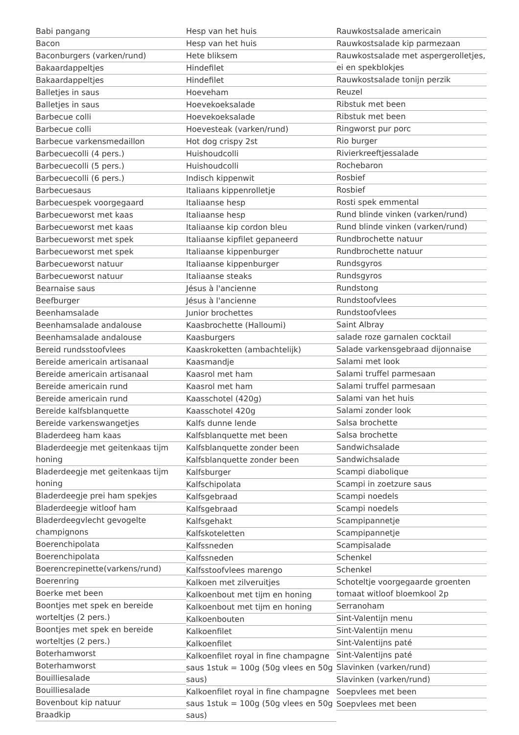Babi pangang
Bacon
Baconburgers (varken/rund)
Bakaardappeltjes
Bakaardappeltjes
Balletjes in saus
Balletjes in saus
Barbecue colli
Barbecue colli
Barbecue varkensmedaillon
Barbecuecolli (4 pers.)
Barbecuecolli (5 pers.)
Barbecuecolli (6 pers.)
Barbecuesaus
Barbecuespek voorgegaard
Barbecueworst met kaas
Barbecueworst met kaas
Barbecueworst met spek
Barbecueworst met spek
Barbecueworst natuur
Barbecueworst natuur
Bearnaise saus
Beefburger
Beenhamsalade
Beenhamsalade andalouse
Beenhamsalade andalouse
Bereid rundsstoofvlees
Bereide americain artisanaal
Bereide americain artisanaal
Bereide americain rund
Bereide americain rund
Bereide kalfsblanquette
Bereide varkenswangetjes
Bladerdeeg ham kaas
Bladerdeegje met geitenkaas tijm honing
Bladerdeegje met geitenkaas tijm honing
Bladerdeegje prei ham spekjes
Bladerdeegje witloof ham
Bladerdeegvlecht gevogelte champignons
Boerenchipolata
Boerenchipolata
Boerencrepinette(varkens/rund)
Boerenring
Boerke met been
Boontjes met spek en bereide worteltjes (2 pers.)
Boontjes met spek en bereide worteltjes (2 pers.)
Boterhamworst
Boterhamworst
Bouilliesalade
Bouilliesalade
Bovenbout kip natuur
Braadkip
Hesp van het huis
Hesp van het huis
Hete bliksem
Hindefilet
Hindefilet
Hoeveham
Hoevekoeksalade
Hoevekoeksalade
Hoevesteak (varken/rund)
Hot dog crispy 2st
Huishoudcolli
Huishoudcolli
Indisch kippenwit
Italiaans kippenrolletje
Italiaanse hesp
Italiaanse hesp
Italiaanse kip cordon bleu
Italiaanse kipfilet gepaneerd
Italiaanse kippenburger
Italiaanse kippenburger
Italiaanse steaks
Jésus à l'ancienne
Jésus à l'ancienne
Junior brochettes
Kaasbrochette (Halloumi)
Kaasburgers
Kaaskroketten (ambachtelijk)
Kaasmandje
Kaasrol met ham
Kaasrol met ham
Kaasschotel (420g)
Kaasschotel 420g
Kalfs dunne lende
Kalfsblanquette met been
Kalfsblanquette zonder been
Kalfsblanquette zonder been
Kalfsburger
Kalfschipolata
Kalfsgebraad
Kalfsgebraad
Kalfsgehakt
Kalfskoteletten
Kalfssneden
Kalfssneden
Kalfsstoofvlees marengo
Kalkoen met zilveruitjes
Kalkoenbout met tijm en honing
Kalkoenbout met tijm en honing
Kalkoenbouten
Kalkoenfilet
Kalkoenfilet
Kalkoenfilet royal in fine champagne saus 1stuk = 100g (50g vlees en 50g saus)
Kalkoenfilet royal in fine champagne saus 1stuk = 100g (50g vlees en 50g saus)
Rauwkostsalade americain
Rauwkostsalade kip parmezaan
Rauwkostsalade met aspergerolletjes, ei en spekblokjes
Rauwkostsalade tonijn perzik
Reuzel
Ribstuk met been
Ribstuk met been
Ringworst pur porc
Rio burger
Rivierkreeftjessalade
Rochebaron
Rosbief
Rosbief
Rosti spek emmental
Rund blinde vinken (varken/rund)
Rund blinde vinken (varken/rund)
Rundbrochette natuur
Rundbrochette natuur
Rundsgyros
Rundsgyros
Rundstong
Rundstoofvlees
Rundstoofvlees
Saint Albray
salade roze garnalen cocktail
Salade varkensgebraad dijonnaise
Salami met look
Salami truffel parmesaan
Salami truffel parmesaan
Salami van het huis
Salami zonder look
Salsa brochette
Salsa brochette
Sandwichsalade
Sandwichsalade
Scampi diabolique
Scampi in zoetzure saus
Scampi noedels
Scampi noedels
Scampipannetje
Scampipannetje
Scampisalade
Schenkel
Schenkel
Schoteltje voorgegaarde groenten tomaat witloof bloemkool 2p
Serranoham
Sint-Valentijn menu
Sint-Valentijn menu
Sint-Valentijns paté
Sint-Valentijns paté
Slavinken (varken/rund)
Slavinken (varken/rund)
Soepvlees met been
Soepvlees met been